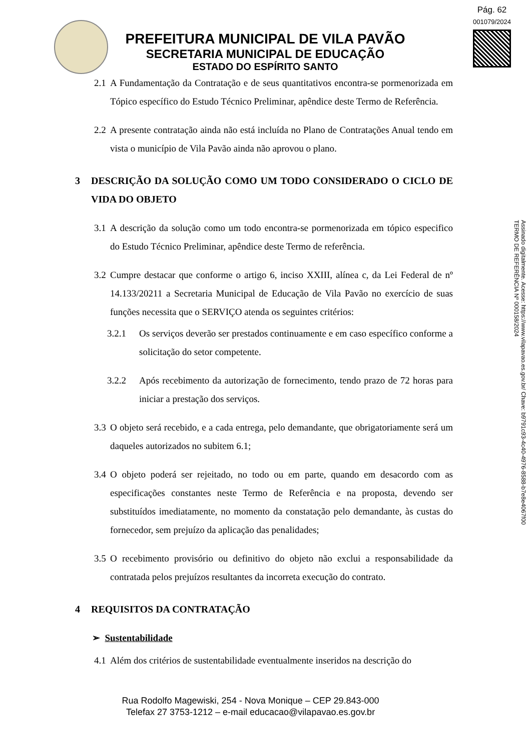Pág. 62
001079/2024
PREFEITURA MUNICIPAL DE VILA PAVÃO
SECRETARIA MUNICIPAL DE EDUCAÇÃO
ESTADO DO ESPÍRITO SANTO
Assinado digitalmente. Acesse: https://www.vilapavao.es.gov.br/ Chave: b9791c93-4c40-4976-8588-b7e8e4067f00
TERMO DE REFERÊNCIA Nº 000158/2024
2.1 A Fundamentação da Contratação e de seus quantitativos encontra-se pormenorizada em Tópico específico do Estudo Técnico Preliminar, apêndice deste Termo de Referência.
2.2 A presente contratação ainda não está incluída no Plano de Contratações Anual tendo em vista o município de Vila Pavão ainda não aprovou o plano.
3 DESCRIÇÃO DA SOLUÇÃO COMO UM TODO CONSIDERADO O CICLO DE VIDA DO OBJETO
3.1 A descrição da solução como um todo encontra-se pormenorizada em tópico especifico do Estudo Técnico Preliminar, apêndice deste Termo de referência.
3.2 Cumpre destacar que conforme o artigo 6, inciso XXIII, alínea c, da Lei Federal de nº 14.133/20211 a Secretaria Municipal de Educação de Vila Pavão no exercício de suas funções necessita que o SERVIÇO atenda os seguintes critérios:
3.2.1 Os serviços deverão ser prestados continuamente e em caso específico conforme a solicitação do setor competente.
3.2.2 Após recebimento da autorização de fornecimento, tendo prazo de 72 horas para iniciar a prestação dos serviços.
3.3 O objeto será recebido, e a cada entrega, pelo demandante, que obrigatoriamente será um daqueles autorizados no subitem 6.1;
3.4 O objeto poderá ser rejeitado, no todo ou em parte, quando em desacordo com as especificações constantes neste Termo de Referência e na proposta, devendo ser substituídos imediatamente, no momento da constatação pelo demandante, às custas do fornecedor, sem prejuízo da aplicação das penalidades;
3.5 O recebimento provisório ou definitivo do objeto não exclui a responsabilidade da contratada pelos prejuízos resultantes da incorreta execução do contrato.
4 REQUISITOS DA CONTRATAÇÃO
➢ Sustentabilidade
4.1 Além dos critérios de sustentabilidade eventualmente inseridos na descrição do
Rua Rodolfo Magewiski, 254 - Nova Monique – CEP 29.843-000
Telefax 27 3753-1212 – e-mail educacao@vilapavao.es.gov.br